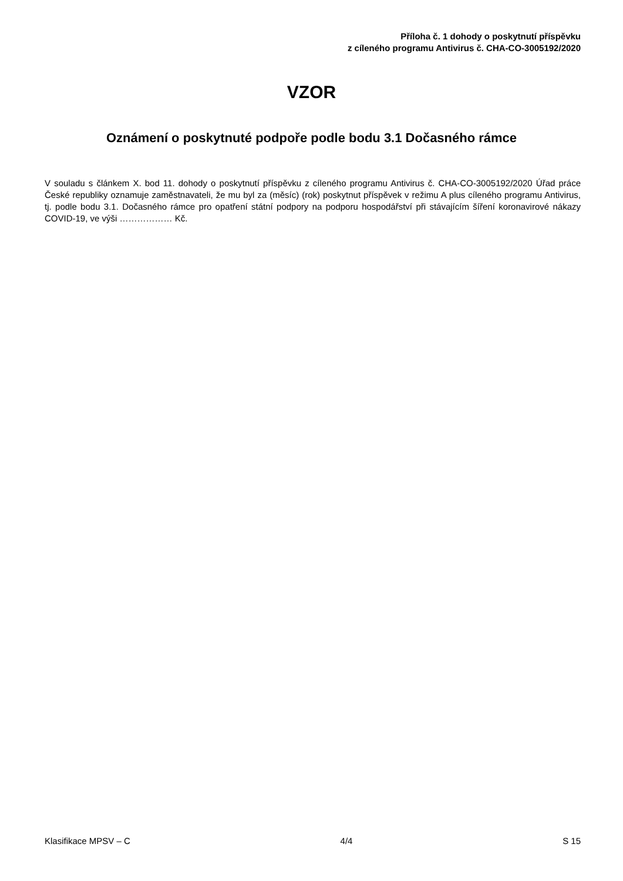Příloha č. 1 dohody o poskytnutí příspěvku
z cíleného programu Antivirus č. CHA-CO-3005192/2020
VZOR
Oznámení o poskytnuté podpoře podle bodu 3.1 Dočasného rámce
V souladu s článkem X. bod 11. dohody o poskytnutí příspěvku z cíleného programu Antivirus č. CHA-CO-3005192/2020 Úřad práce České republiky oznamuje zaměstnavateli, že mu byl za (měsíc) (rok) poskytnut příspěvek v režimu A plus cíleného programu Antivirus, tj. podle bodu 3.1. Dočasného rámce pro opatření státní podpory na podporu hospodářství při stávajícím šíření koronavirové nákazy COVID-19, ve výši ……………… Kč.
Klasifikace MPSV – C 4/4 S 15